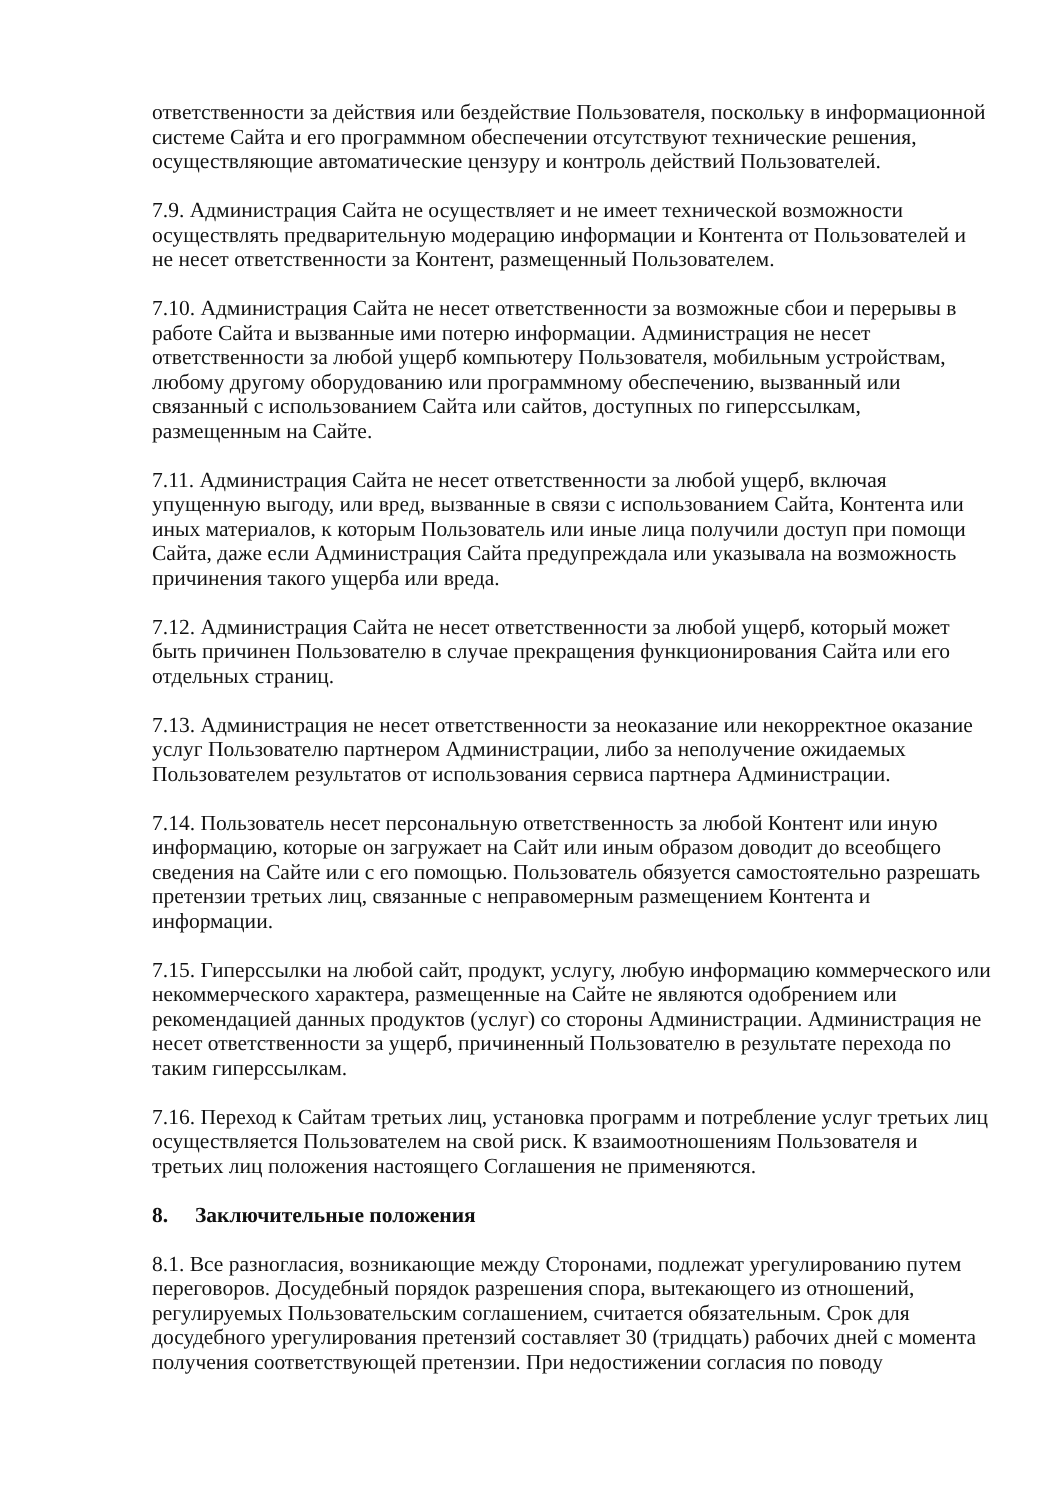ответственности за действия или бездействие Пользователя, поскольку в информационной системе Сайта и его программном обеспечении отсутствуют технические решения, осуществляющие автоматические цензуру и контроль действий Пользователей.
7.9. Администрация Сайта не осуществляет и не имеет технической возможности осуществлять предварительную модерацию информации и Контента от Пользователей и не несет ответственности за Контент, размещенный Пользователем.
7.10. Администрация Сайта не несет ответственности за возможные сбои и перерывы в работе Сайта и вызванные ими потерю информации. Администрация не несет ответственности за любой ущерб компьютеру Пользователя, мобильным устройствам, любому другому оборудованию или программному обеспечению, вызванный или связанный с использованием Сайта или сайтов, доступных по гиперссылкам, размещенным на Сайте.
7.11. Администрация Сайта не несет ответственности за любой ущерб, включая упущенную выгоду, или вред, вызванные в связи с использованием Сайта, Контента или иных материалов, к которым Пользователь или иные лица получили доступ при помощи Сайта, даже если Администрация Сайта предупреждала или указывала на возможность причинения такого ущерба или вреда.
7.12. Администрация Сайта не несет ответственности за любой ущерб, который может быть причинен Пользователю в случае прекращения функционирования Сайта или его отдельных страниц.
7.13. Администрация не несет ответственности за неоказание или некорректное оказание услуг Пользователю партнером Администрации, либо за неполучение ожидаемых Пользователем результатов от использования сервиса партнера Администрации.
7.14. Пользователь несет персональную ответственность за любой Контент или иную информацию, которые он загружает на Сайт или иным образом доводит до всеобщего сведения на Сайте или с его помощью. Пользователь обязуется самостоятельно разрешать претензии третьих лиц, связанные с неправомерным размещением Контента и информации.
7.15. Гиперссылки на любой сайт, продукт, услугу, любую информацию коммерческого или некоммерческого характера, размещенные на Сайте не являются одобрением или рекомендацией данных продуктов (услуг) со стороны Администрации. Администрация не несет ответственности за ущерб, причиненный Пользователю в результате перехода по таким гиперссылкам.
7.16. Переход к Сайтам третьих лиц, установка программ и потребление услуг третьих лиц осуществляется Пользователем на свой риск. К взаимоотношениям Пользователя и третьих лиц положения настоящего Соглашения не применяются.
8. Заключительные положения
8.1. Все разногласия, возникающие между Сторонами, подлежат урегулированию путем переговоров. Досудебный порядок разрешения спора, вытекающего из отношений, регулируемых Пользовательским соглашением, считается обязательным. Срок для досудебного урегулирования претензий составляет 30 (тридцать) рабочих дней с момента получения соответствующей претензии. При недостижении согласия по поводу